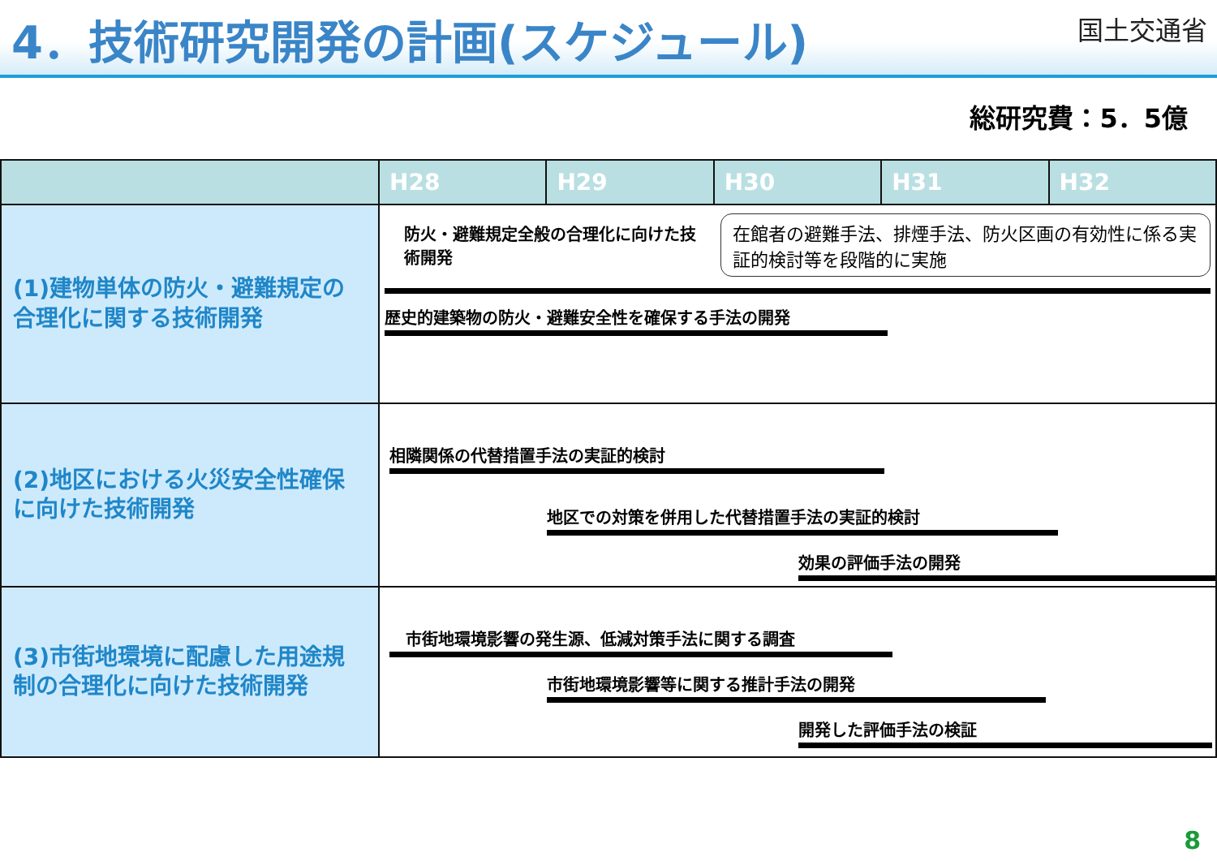4．技術研究開発の計画(スケジュール)
国土交通省
総研究費：5．5億
| | H28 | H29 | H30 | H31 | H32 |
| --- | --- | --- | --- | --- | --- |
| (1)建物単体の防火・避難規定の合理化に関する技術開発 | 防火・避難規定全般の合理化に向けた技術開発 在館者の避難手法、排煙手法、防火区画の有効性に係る実証的検討等を段階的に実施 歴史的建築物の防火・避難安全性を確保する手法の開発 | | | | |
| (2)地区における火災安全性確保に向けた技術開発 | 相隣関係の代替措置手法の実証的検討 地区での対策を併用した代替措置手法の実証的検討 効果の評価手法の開発 | | | | |
| (3)市街地環境に配慮した用途規制の合理化に向けた技術開発 | 市街地環境影響の発生源、低減対策手法に関する調査 市街地環境影響等に関する推計手法の開発 開発した評価手法の検証 | | | | |
8